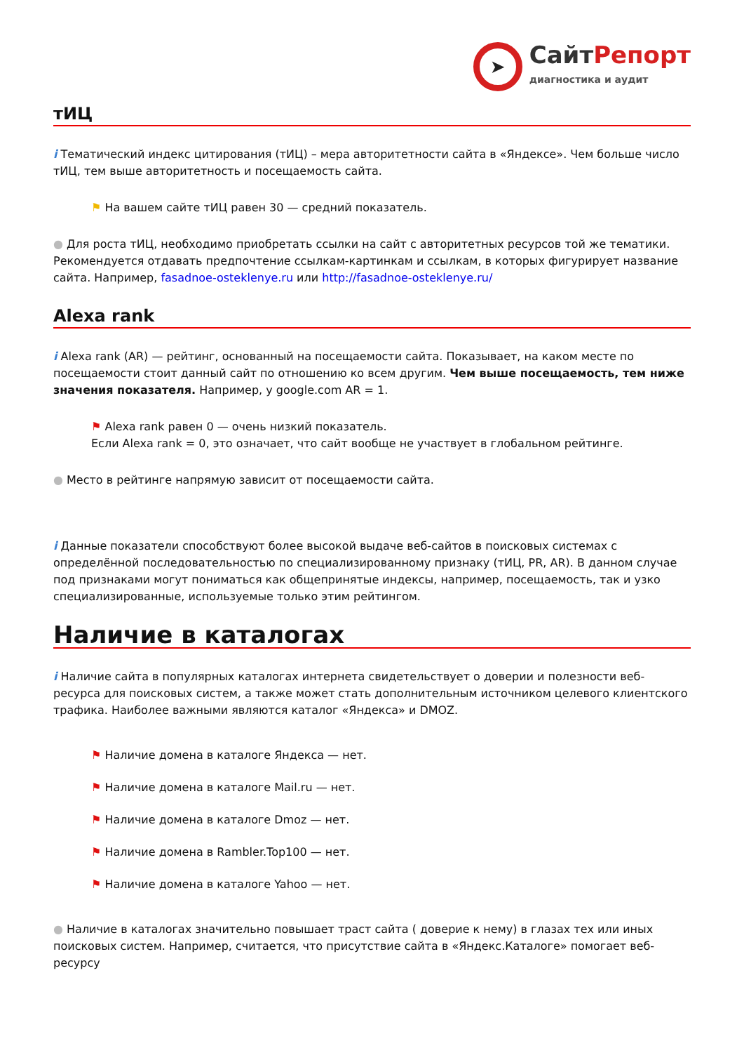➤
СайтРепорт
диагностика и аудит
тИЦ
i Тематический индекс цитирования (тИЦ) – мера авторитетности сайта в «Яндексе». Чем больше число тИЦ, тем выше авторитетность и посещаемость сайта.
⚑ На вашем сайте тИЦ равен 30 — средний показатель.
● Для роста тИЦ, необходимо приобретать ссылки на сайт с авторитетных ресурсов той же тематики. Рекомендуется отдавать предпочтение ссылкам-картинкам и ссылкам, в которых фигурирует название сайта. Например, fasadnoe-osteklenye.ru или http://fasadnoe-osteklenye.ru/
Alexa rank
i Alexa rank (AR) — рейтинг, основанный на посещаемости сайта. Показывает, на каком месте по посещаемости стоит данный сайт по отношению ко всем другим. Чем выше посещаемость, тем ниже значения показателя. Например, у google.com AR = 1.
⚑ Alexa rank равен 0 — очень низкий показатель.
Если Alexa rank = 0, это означает, что сайт вообще не участвует в глобальном рейтинге.
● Место в рейтинге напрямую зависит от посещаемости сайта.
i Данные показатели способствуют более высокой выдаче веб-сайтов в поисковых системах с определённой последовательностью по специализированному признаку (тИЦ, PR, AR). В данном случае под признаками могут пониматься как общепринятые индексы, например, посещаемость, так и узко специализированные, используемые только этим рейтингом.
Наличие в каталогах
i Наличие сайта в популярных каталогах интернета свидетельствует о доверии и полезности веб-ресурса для поисковых систем, а также может стать дополнительным источником целевого клиентского трафика. Наиболее важными являются каталог «Яндекса» и DMOZ.
⚑ Наличие домена в каталоге Яндекса — нет.
⚑ Наличие домена в каталоге Mail.ru — нет.
⚑ Наличие домена в каталоге Dmoz — нет.
⚑ Наличие домена в Rambler.Top100 — нет.
⚑ Наличие домена в каталоге Yahoo — нет.
● Наличие в каталогах значительно повышает траст сайта ( доверие к нему) в глазах тех или иных поисковых систем. Например, считается, что присутствие сайта в «Яндекс.Каталоге» помогает веб-ресурсу